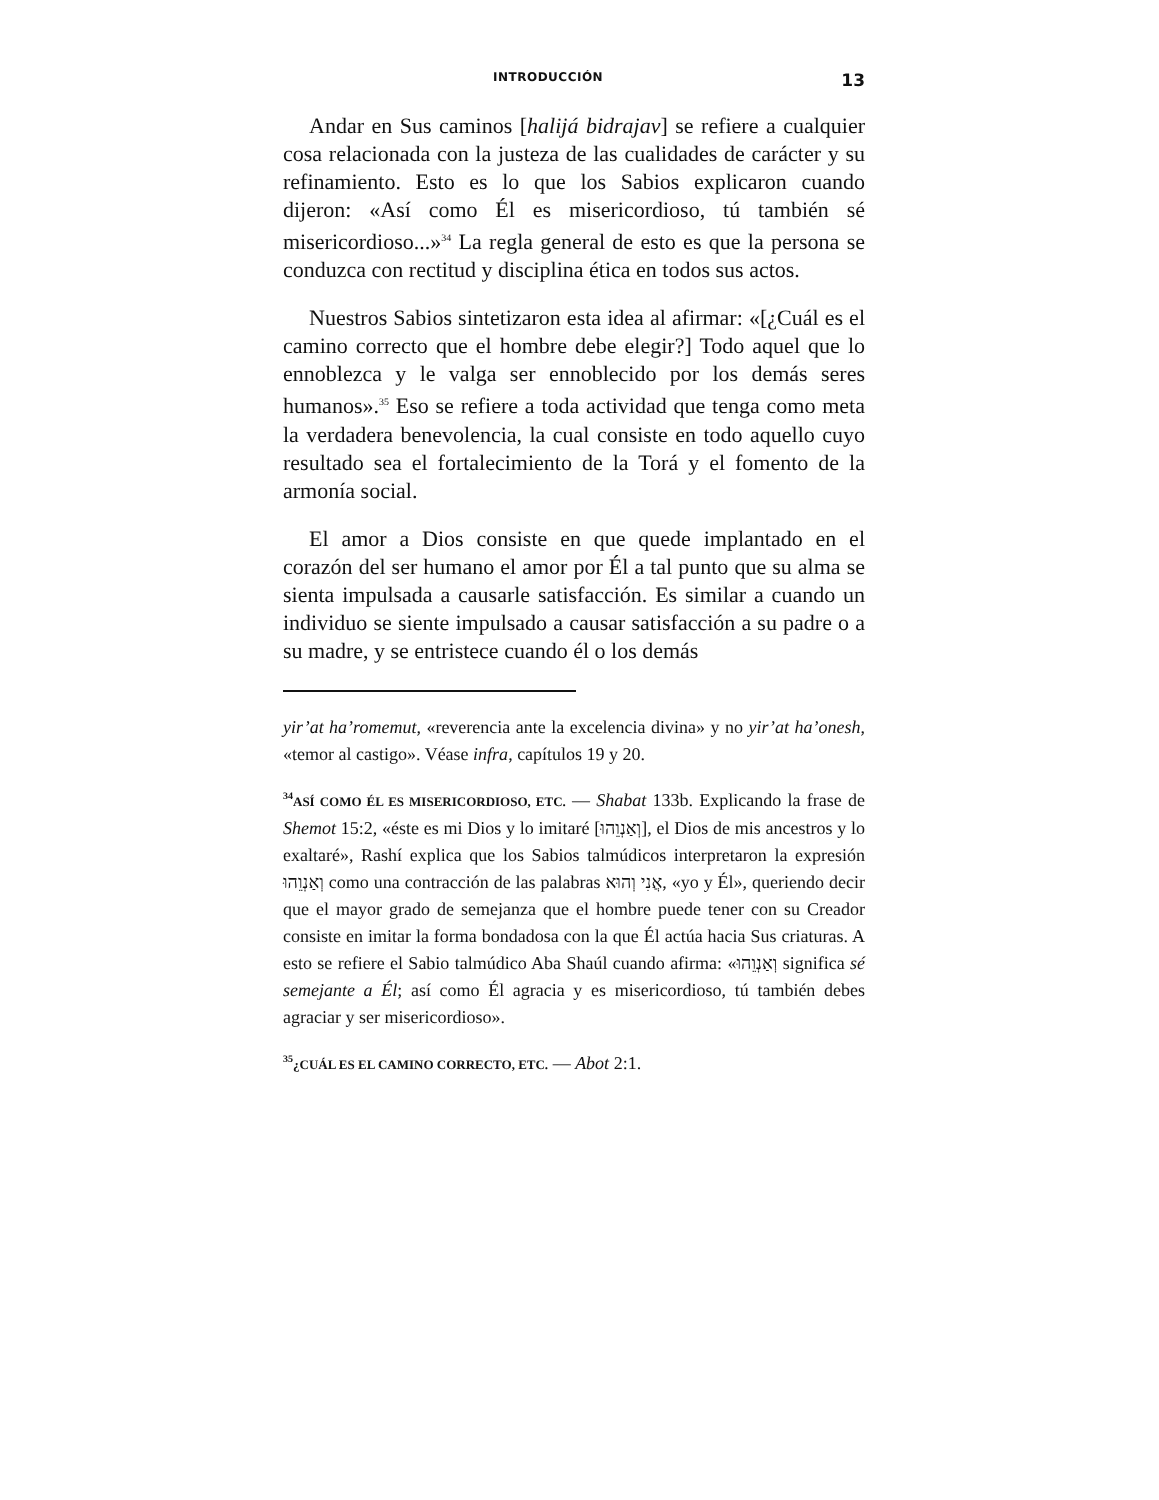INTRODUCCIÓN 13
Andar en Sus caminos [halijá bidrajav] se refiere a cualquier cosa relacionada con la justeza de las cualidades de carácter y su refinamiento. Esto es lo que los Sabios explicaron cuando dijeron: «Así como Él es misericordioso, tú también sé misericordioso...»<sup>34</sup> La regla general de esto es que la persona se conduzca con rectitud y disciplina ética en todos sus actos.
Nuestros Sabios sintetizaron esta idea al afirmar: «[¿Cuál es el camino correcto que el hombre debe elegir?] Todo aquel que lo ennoblezca y le valga ser ennoblecido por los demás seres humanos».<sup>35</sup> Eso se refiere a toda actividad que tenga como meta la verdadera benevolencia, la cual consiste en todo aquello cuyo resultado sea el fortalecimiento de la Torá y el fomento de la armonía social.
El amor a Dios consiste en que quede implantado en el corazón del ser humano el amor por Él a tal punto que su alma se sienta impulsada a causarle satisfacción. Es similar a cuando un individuo se siente impulsado a causar satisfacción a su padre o a su madre, y se entristece cuando él o los demás
yir’at ha’romemut, «reverencia ante la excelencia divina» y no yir’at ha’onesh, «temor al castigo». Véase infra, capítulos 19 y 20.
<sup>34</sup> ASÍ COMO ÉL ES MISERICORDIOSO, ETC. — Shabat 133b. Explicando la frase de Shemot 15:2, «éste es mi Dios y lo imitaré [וְאַנְוֵהוּ], el Dios de mis ancestros y lo exaltaré», Rashí explica que los Sabios talmúdicos interpretaron la expresión וְאַנְוֵהוּ como una contracción de las palabras אֲנִי וְהוּא, «yo y Él», queriendo decir que el mayor grado de semejanza que el hombre puede tener con su Creador consiste en imitar la forma bondadosa con la que Él actúa hacia Sus criaturas. A esto se refiere el Sabio talmúdico Aba Shaúl cuando afirma: «וְאַנְוֵהוּ significa sé semejante a Él; así como Él agracia y es misericordioso, tú también debes agraciar y ser misericordioso».
<sup>35</sup>¿CUÁL ES EL CAMINO CORRECTO, ETC. — Abot 2:1.